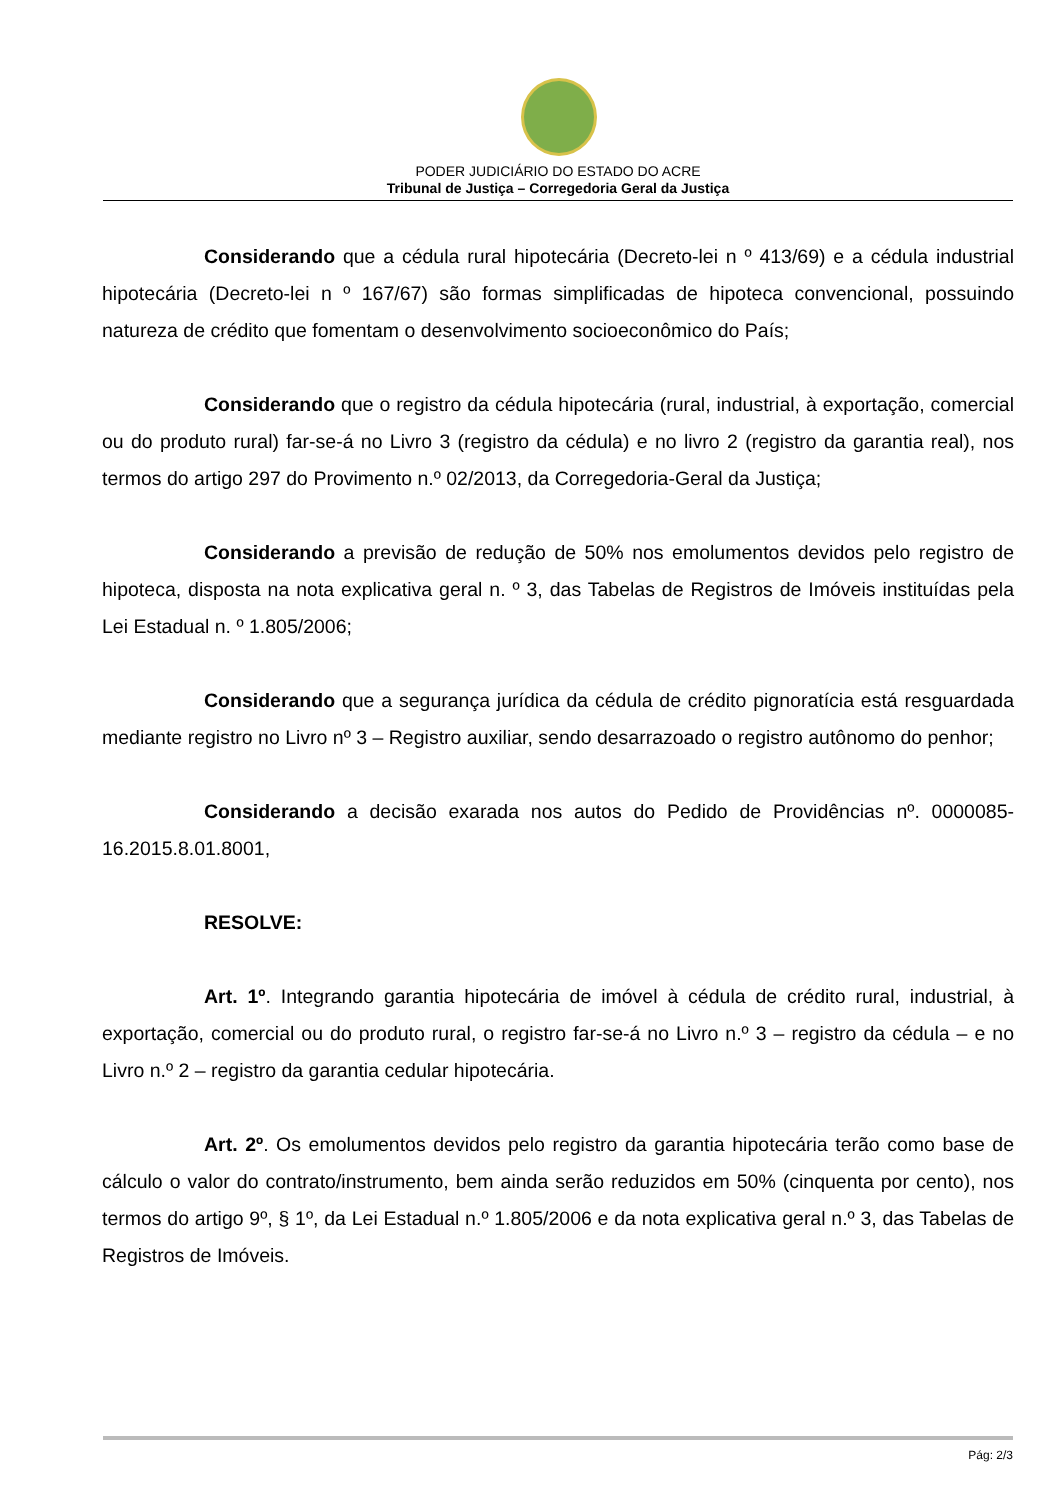PODER JUDICIÁRIO DO ESTADO DO ACRE
Tribunal de Justiça – Corregedoria Geral da Justiça
Considerando que a cédula rural hipotecária (Decreto-lei n º 413/69) e a cédula industrial hipotecária (Decreto-lei n º 167/67) são formas simplificadas de hipoteca convencional, possuindo natureza de crédito que fomentam o desenvolvimento socioeconômico do País;
Considerando que o registro da cédula hipotecária (rural, industrial, à exportação, comercial ou do produto rural) far-se-á no Livro 3 (registro da cédula) e no livro 2 (registro da garantia real), nos termos do artigo 297 do Provimento n.º 02/2013, da Corregedoria-Geral da Justiça;
Considerando a previsão de redução de 50% nos emolumentos devidos pelo registro de hipoteca, disposta na nota explicativa geral n. º 3, das Tabelas de Registros de Imóveis instituídas pela Lei Estadual n. º 1.805/2006;
Considerando que a segurança jurídica da cédula de crédito pignoratícia está resguardada mediante registro no Livro nº 3 – Registro auxiliar, sendo desarrazoado o registro autônomo do penhor;
Considerando a decisão exarada nos autos do Pedido de Providências nº. 0000085-16.2015.8.01.8001,
RESOLVE:
Art. 1º. Integrando garantia hipotecária de imóvel à cédula de crédito rural, industrial, à exportação, comercial ou do produto rural, o registro far-se-á no Livro n.º 3 – registro da cédula – e no Livro n.º 2 – registro da garantia cedular hipotecária.
Art. 2º. Os emolumentos devidos pelo registro da garantia hipotecária terão como base de cálculo o valor do contrato/instrumento, bem ainda serão reduzidos em 50% (cinquenta por cento), nos termos do artigo 9º, § 1º, da Lei Estadual n.º 1.805/2006 e da nota explicativa geral n.º 3, das Tabelas de Registros de Imóveis.
Pág: 2/3